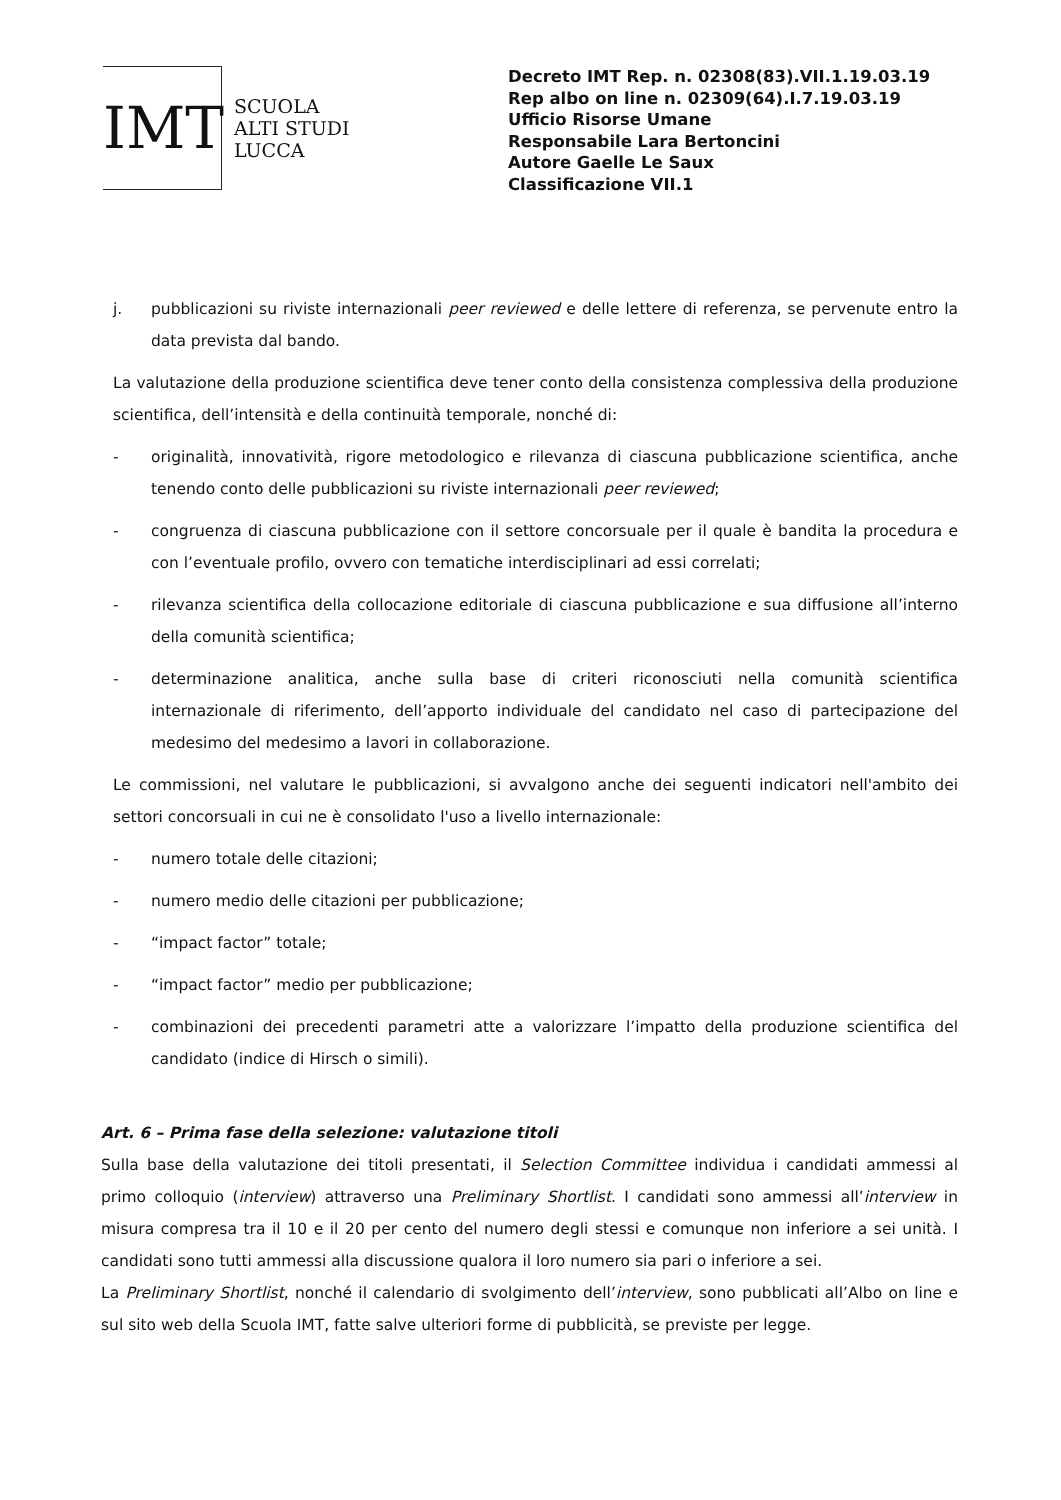IMT
SCUOLA
ALTI STUDI
LUCCA
Decreto IMT Rep. n. 02308(83).VII.1.19.03.19
Rep albo on line n. 02309(64).I.7.19.03.19
Ufficio Risorse Umane
Responsabile Lara Bertoncini
Autore Gaelle Le Saux
Classificazione VII.1
j. pubblicazioni su riviste internazionali peer reviewed e delle lettere di referenza, se pervenute entro la data prevista dal bando.
La valutazione della produzione scientifica deve tener conto della consistenza complessiva della produzione scientifica, dell’intensità e della continuità temporale, nonché di:
- originalità, innovatività, rigore metodologico e rilevanza di ciascuna pubblicazione scientifica, anche tenendo conto delle pubblicazioni su riviste internazionali peer reviewed;
- congruenza di ciascuna pubblicazione con il settore concorsuale per il quale è bandita la procedura e con l’eventuale profilo, ovvero con tematiche interdisciplinari ad essi correlati;
- rilevanza scientifica della collocazione editoriale di ciascuna pubblicazione e sua diffusione all’interno della comunità scientifica;
- determinazione analitica, anche sulla base di criteri riconosciuti nella comunità scientifica internazionale di riferimento, dell’apporto individuale del candidato nel caso di partecipazione del medesimo del medesimo a lavori in collaborazione.
Le commissioni, nel valutare le pubblicazioni, si avvalgono anche dei seguenti indicatori nell'ambito dei settori concorsuali in cui ne è consolidato l'uso a livello internazionale:
- numero totale delle citazioni;
- numero medio delle citazioni per pubblicazione;
- “impact factor” totale;
- “impact factor” medio per pubblicazione;
- combinazioni dei precedenti parametri atte a valorizzare l’impatto della produzione scientifica del candidato (indice di Hirsch o simili).
Art. 6 – Prima fase della selezione: valutazione titoli
Sulla base della valutazione dei titoli presentati, il Selection Committee individua i candidati ammessi al primo colloquio (interview) attraverso una Preliminary Shortlist. I candidati sono ammessi all’interview in misura compresa tra il 10 e il 20 per cento del numero degli stessi e comunque non inferiore a sei unità. I candidati sono tutti ammessi alla discussione qualora il loro numero sia pari o inferiore a sei.
La Preliminary Shortlist, nonché il calendario di svolgimento dell’interview, sono pubblicati all’Albo on line e sul sito web della Scuola IMT, fatte salve ulteriori forme di pubblicità, se previste per legge.